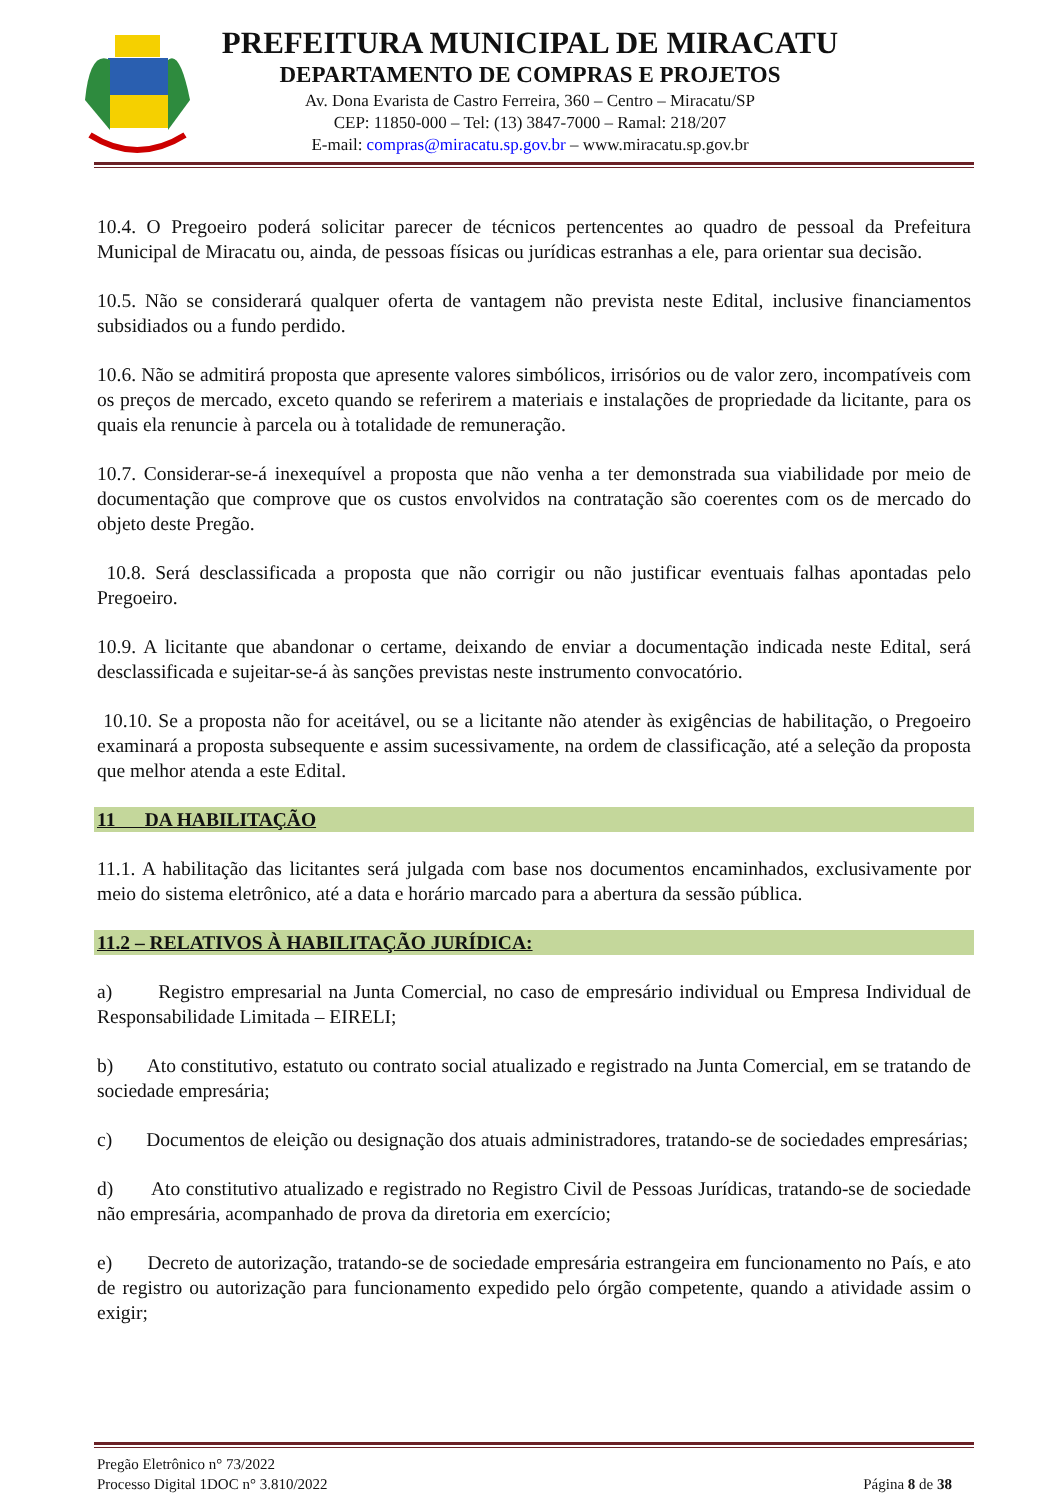PREFEITURA MUNICIPAL DE MIRACATU
DEPARTAMENTO DE COMPRAS E PROJETOS
Av. Dona Evarista de Castro Ferreira, 360 – Centro – Miracatu/SP
CEP: 11850-000 – Tel: (13) 3847-7000 – Ramal: 218/207
E-mail: compras@miracatu.sp.gov.br – www.miracatu.sp.gov.br
10.4. O Pregoeiro poderá solicitar parecer de técnicos pertencentes ao quadro de pessoal da Prefeitura Municipal de Miracatu ou, ainda, de pessoas físicas ou jurídicas estranhas a ele, para orientar sua decisão.
10.5. Não se considerará qualquer oferta de vantagem não prevista neste Edital, inclusive financiamentos subsidiados ou a fundo perdido.
10.6. Não se admitirá proposta que apresente valores simbólicos, irrisórios ou de valor zero, incompatíveis com os preços de mercado, exceto quando se referirem a materiais e instalações de propriedade da licitante, para os quais ela renuncie à parcela ou à totalidade de remuneração.
10.7. Considerar-se-á inexequível a proposta que não venha a ter demonstrada sua viabilidade por meio de documentação que comprove que os custos envolvidos na contratação são coerentes com os de mercado do objeto deste Pregão.
10.8. Será desclassificada a proposta que não corrigir ou não justificar eventuais falhas apontadas pelo Pregoeiro.
10.9. A licitante que abandonar o certame, deixando de enviar a documentação indicada neste Edital, será desclassificada e sujeitar-se-á às sanções previstas neste instrumento convocatório.
10.10. Se a proposta não for aceitável, ou se a licitante não atender às exigências de habilitação, o Pregoeiro examinará a proposta subsequente e assim sucessivamente, na ordem de classificação, até a seleção da proposta que melhor atenda a este Edital.
11 DA HABILITAÇÃO
11.1. A habilitação das licitantes será julgada com base nos documentos encaminhados, exclusivamente por meio do sistema eletrônico, até a data e horário marcado para a abertura da sessão pública.
11.2 – RELATIVOS À HABILITAÇÃO JURÍDICA:
a) Registro empresarial na Junta Comercial, no caso de empresário individual ou Empresa Individual de Responsabilidade Limitada – EIRELI;
b) Ato constitutivo, estatuto ou contrato social atualizado e registrado na Junta Comercial, em se tratando de sociedade empresária;
c) Documentos de eleição ou designação dos atuais administradores, tratando-se de sociedades empresárias;
d) Ato constitutivo atualizado e registrado no Registro Civil de Pessoas Jurídicas, tratando-se de sociedade não empresária, acompanhado de prova da diretoria em exercício;
e) Decreto de autorização, tratando-se de sociedade empresária estrangeira em funcionamento no País, e ato de registro ou autorização para funcionamento expedido pelo órgão competente, quando a atividade assim o exigir;
Pregão Eletrônico n° 73/2022
Processo Digital 1DOC n° 3.810/2022 Página 8 de 38